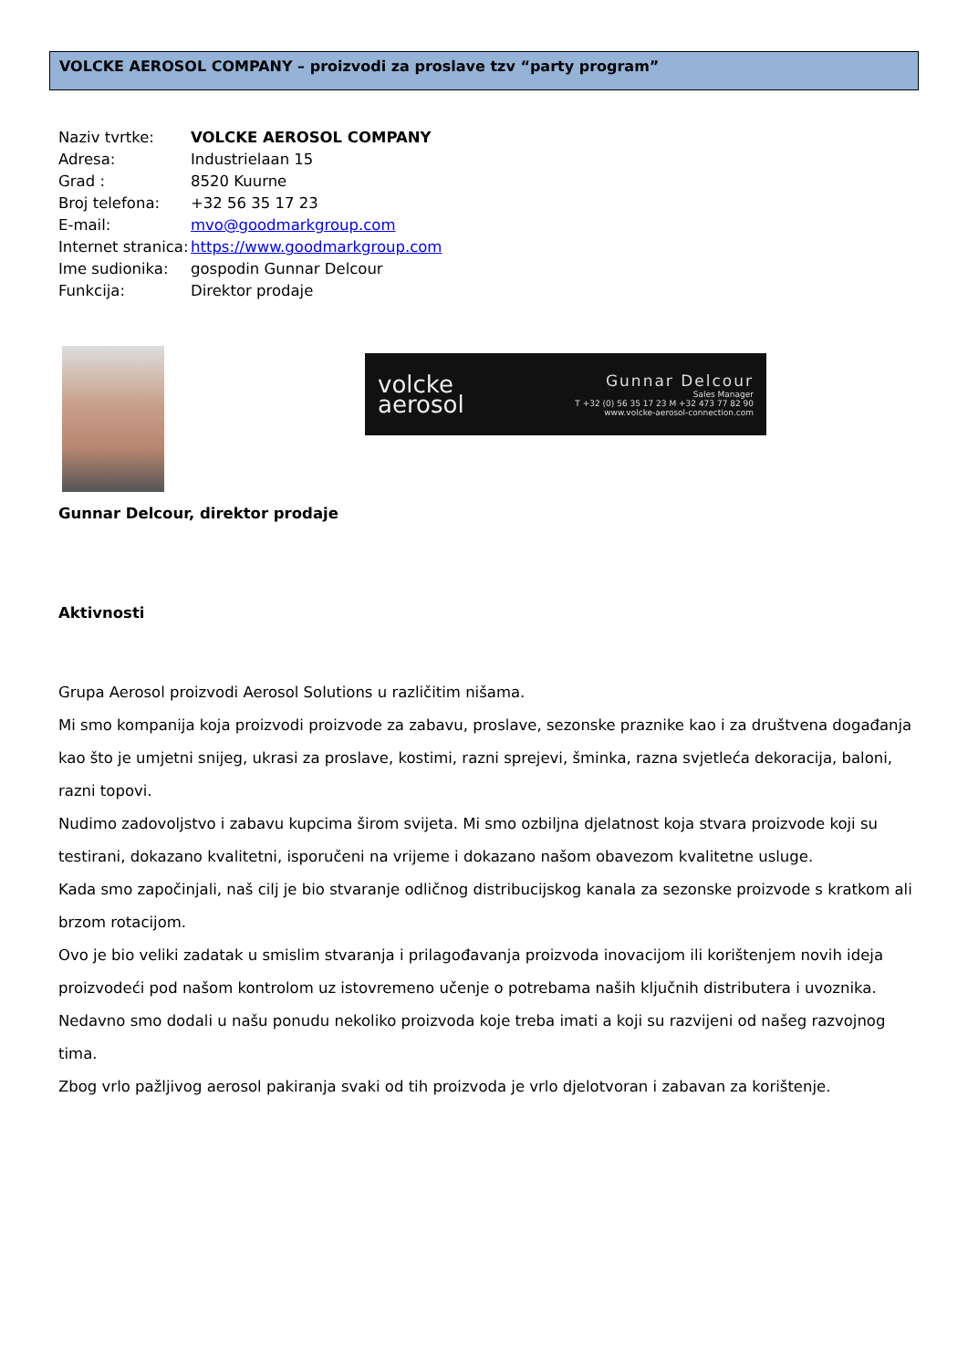VOLCKE AEROSOL COMPANY – proizvodi za proslave tzv “party program”
Naziv tvrtke: VOLCKE AEROSOL COMPANY
Adresa: Industrielaan 15
Grad : 8520 Kuurne
Broj telefona: +32 56 35 17 23
E-mail: mvo@goodmarkgroup.com
Internet stranica: https://www.goodmarkgroup.com
Ime sudionika: gospodin Gunnar Delcour
Funkcija: Direktor prodaje
volcke
aerosol
Gunnar Delcour
Sales Manager
T +32 (0) 56 35 17 23 M +32 473 77 82 90
www.volcke-aerosol-connection.com
Gunnar Delcour, direktor prodaje
Aktivnosti
Grupa Aerosol proizvodi Aerosol Solutions u različitim nišama.
Mi smo kompanija koja proizvodi proizvode za zabavu, proslave, sezonske praznike kao i za društvena događanja kao što je umjetni snijeg, ukrasi za proslave, kostimi, razni sprejevi, šminka, razna svjetleća dekoracija, baloni, razni topovi.
Nudimo zadovoljstvo i zabavu kupcima širom svijeta. Mi smo ozbiljna djelatnost koja stvara proizvode koji su testirani, dokazano kvalitetni, isporučeni na vrijeme i dokazano našom obavezom kvalitetne usluge.
Kada smo započinjali, naš cilj je bio stvaranje odličnog distribucijskog kanala za sezonske proizvode s kratkom ali brzom rotacijom.
Ovo je bio veliki zadatak u smislim stvaranja i prilagođavanja proizvoda inovacijom ili korištenjem novih ideja proizvodeći pod našom kontrolom uz istovremeno učenje o potrebama naših ključnih distributera i uvoznika.
Nedavno smo dodali u našu ponudu nekoliko proizvoda koje treba imati a koji su razvijeni od našeg razvojnog tima.
Zbog vrlo pažljivog aerosol pakiranja svaki od tih proizvoda je vrlo djelotvoran i zabavan za korištenje.